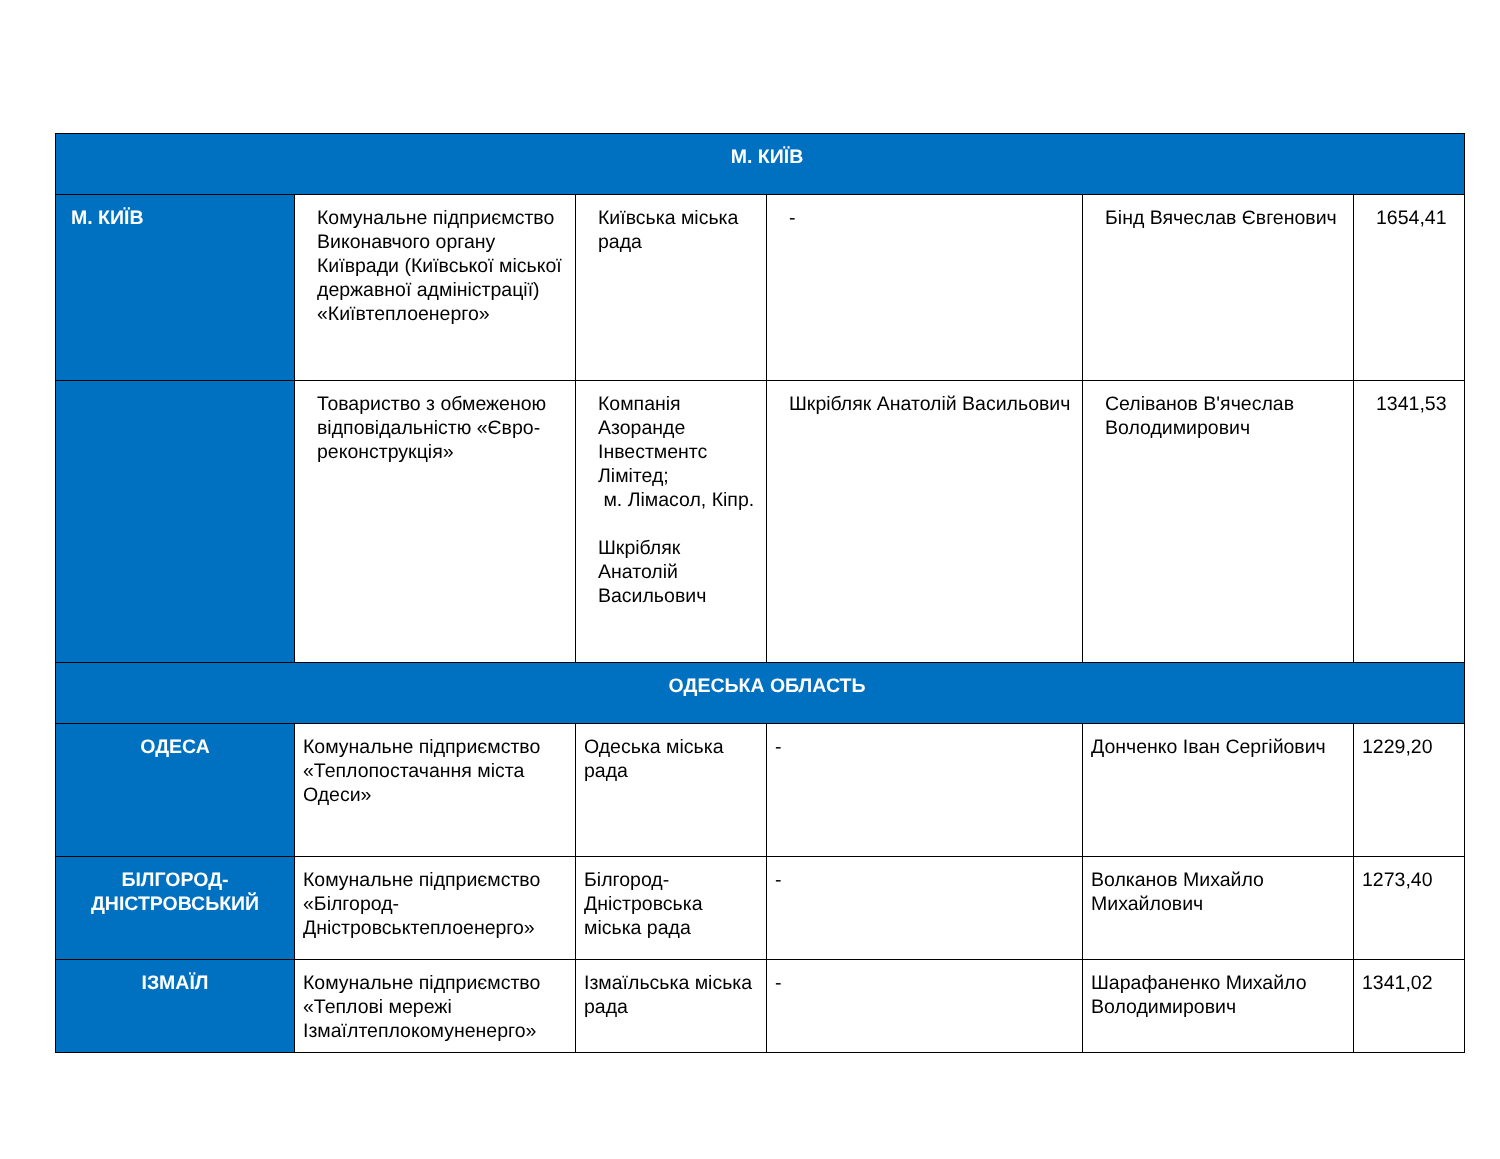| М. КИЇВ | | | | | |
| --- | --- | --- | --- | --- | --- |
| М. КИЇВ | Комунальне підприємство Виконавчого органу Київради (Київської міської державної адміністрації) «Київтеплоенерго» | Київська міська рада | - | Бінд Вячеслав Євгенович | 1654,41 |
| | Товариство з обмеженою відповідальністю «Євро-реконструкція» | Компанія Азоранде Інвестментс Лімітед; м. Лімасол, Кіпр. Шкрібляк Анатолій Васильович | Шкрібляк Анатолій Васильович | Селіванов В'ячеслав Володимирович | 1341,53 |
| ОДЕСЬКА ОБЛАСТЬ | | | | | |
| ОДЕСА | Комунальне підприємство «Теплопостачання міста Одеси» | Одеська міська рада | - | Донченко Іван Сергійович | 1229,20 |
| БІЛГОРОД-ДНІСТРОВСЬКИЙ | Комунальне підприємство «Білгород-Дністровськтеплоенерго» | Білгород-Дністровська міська рада | - | Волканов Михайло Михайлович | 1273,40 |
| ІЗМАЇЛ | Комунальне підприємство «Теплові мережі Ізмаїлтеплокомуненерго» | Ізмаїльська міська рада | - | Шарафаненко Михайло Володимирович | 1341,02 |